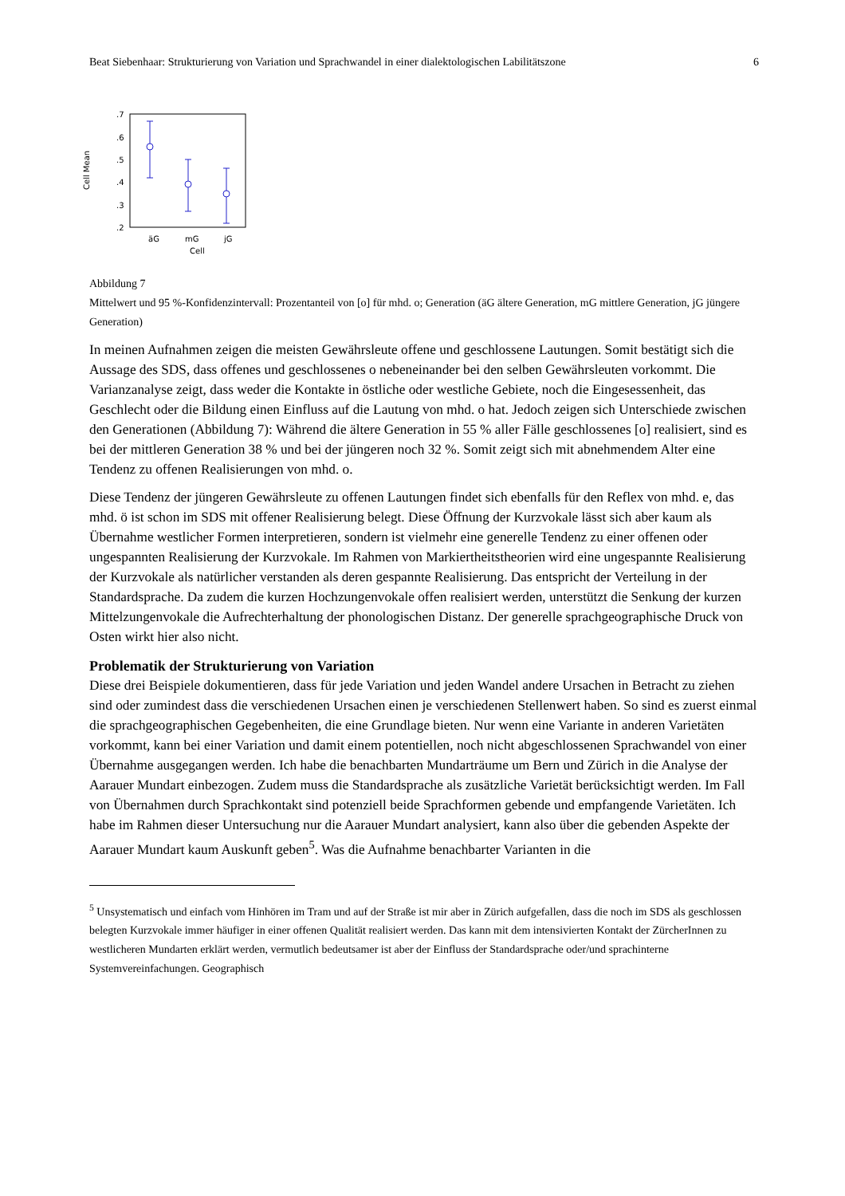Beat Siebenhaar: Strukturierung von Variation und Sprachwandel in einer dialektologischen Labilitätszone 6
.7
.6
.5
.4
.3
.2
äG
mG
jG
Cell
Cell Mean
Abbildung 7
Mittelwert und 95 %-Konfidenzintervall: Prozentanteil von [o] für mhd. o; Generation (äG ältere Generation, mG mittlere Generation, jG jüngere Generation)
In meinen Aufnahmen zeigen die meisten Gewährsleute offene und geschlossene Lautungen. Somit bestätigt sich die Aussage des SDS, dass offenes und geschlossenes o nebeneinander bei den selben Gewährsleuten vorkommt. Die Varianzanalyse zeigt, dass weder die Kontakte in östliche oder westliche Gebiete, noch die Eingesessenheit, das Geschlecht oder die Bildung einen Einfluss auf die Lautung von mhd. o hat. Jedoch zeigen sich Unterschiede zwischen den Generationen (Abbildung 7): Während die ältere Generation in 55 % aller Fälle geschlossenes [o] realisiert, sind es bei der mittleren Generation 38 % und bei der jüngeren noch 32 %. Somit zeigt sich mit abnehmendem Alter eine Tendenz zu offenen Realisierungen von mhd. o.
Diese Tendenz der jüngeren Gewährsleute zu offenen Lautungen findet sich ebenfalls für den Reflex von mhd. e, das mhd. ö ist schon im SDS mit offener Realisierung belegt. Diese Öffnung der Kurzvokale lässt sich aber kaum als Übernahme westlicher Formen interpretieren, sondern ist vielmehr eine generelle Tendenz zu einer offenen oder ungespannten Realisierung der Kurzvokale. Im Rahmen von Markiertheitstheorien wird eine ungespannte Realisierung der Kurzvokale als natürlicher verstanden als deren gespannte Realisierung. Das entspricht der Verteilung in der Standardsprache. Da zudem die kurzen Hochzungenvokale offen realisiert werden, unterstützt die Senkung der kurzen Mittelzungenvokale die Aufrechterhaltung der phonologischen Distanz. Der generelle sprachgeographische Druck von Osten wirkt hier also nicht.
Problematik der Strukturierung von Variation
Diese drei Beispiele dokumentieren, dass für jede Variation und jeden Wandel andere Ursachen in Betracht zu ziehen sind oder zumindest dass die verschiedenen Ursachen einen je verschiedenen Stellenwert haben. So sind es zuerst einmal die sprachgeographischen Gegebenheiten, die eine Grundlage bieten. Nur wenn eine Variante in anderen Varietäten vorkommt, kann bei einer Variation und damit einem potentiellen, noch nicht abgeschlossenen Sprachwandel von einer Übernahme ausgegangen werden. Ich habe die benachbarten Mundarträume um Bern und Zürich in die Analyse der Aarauer Mundart einbezogen. Zudem muss die Standardsprache als zusätzliche Varietät berücksichtigt werden. Im Fall von Übernahmen durch Sprachkontakt sind potenziell beide Sprachformen gebende und empfangende Varietäten. Ich habe im Rahmen dieser Untersuchung nur die Aarauer Mundart analysiert, kann also über die gebenden Aspekte der Aarauer Mundart kaum Auskunft geben<sup>5</sup>. Was die Aufnahme benachbarter Varianten in die
<sup>5</sup> Unsystematisch und einfach vom Hinhören im Tram und auf der Straße ist mir aber in Zürich aufgefallen, dass die noch im SDS als geschlossen belegten Kurzvokale immer häufiger in einer offenen Qualität realisiert werden. Das kann mit dem intensivierten Kontakt der ZürcherInnen zu westlicheren Mundarten erklärt werden, vermutlich bedeutsamer ist aber der Einfluss der Standardsprache oder/und sprachinterne Systemvereinfachungen. Geographisch